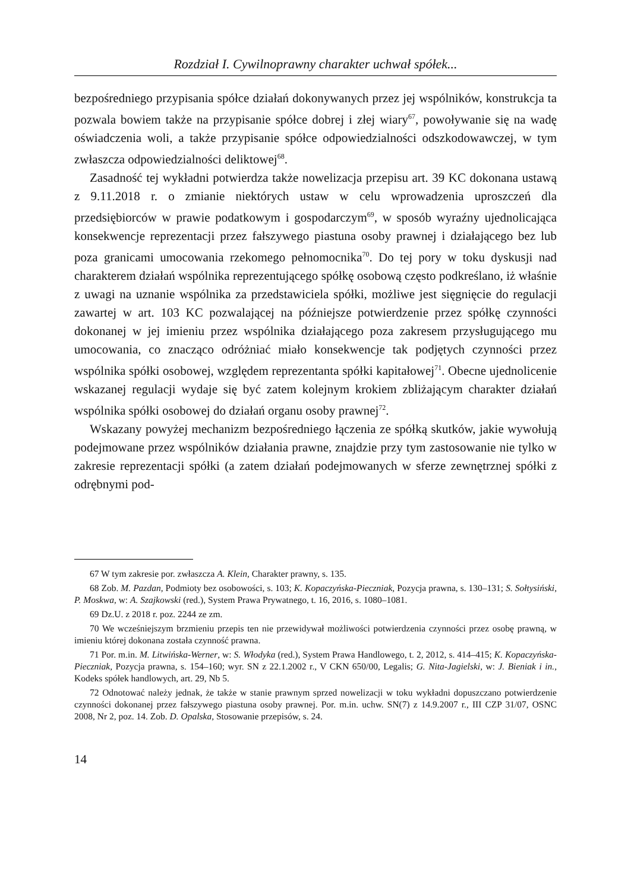Rozdział I. Cywilnoprawny charakter uchwał spółek...
bezpośredniego przypisania spółce działań dokonywanych przez jej wspólników, konstrukcja ta pozwala bowiem także na przypisanie spółce dobrej i złej wiary<sup>67</sup>, powoływanie się na wadę oświadczenia woli, a także przypisanie spółce odpowiedzialności odszkodowawczej, w tym zwłaszcza odpowiedzialności deliktowej<sup>68</sup>.
Zasadność tej wykładni potwierdza także nowelizacja przepisu art. 39 KC dokonana ustawą z 9.11.2018 r. o zmianie niektórych ustaw w celu wprowadzenia uproszczeń dla przedsiębiorców w prawie podatkowym i gospodarczym<sup>69</sup>, w sposób wyraźny ujednolicająca konsekwencje reprezentacji przez fałszywego piastuna osoby prawnej i działającego bez lub poza granicami umocowania rzekomego pełnomocnika<sup>70</sup>. Do tej pory w toku dyskusji nad charakterem działań wspólnika reprezentującego spółkę osobową często podkreślano, iż właśnie z uwagi na uznanie wspólnika za przedstawiciela spółki, możliwe jest sięgnięcie do regulacji zawartej w art. 103 KC pozwalającej na późniejsze potwierdzenie przez spółkę czynności dokonanej w jej imieniu przez wspólnika działającego poza zakresem przysługującego mu umocowania, co znacząco odróżniać miało konsekwencje tak podjętych czynności przez wspólnika spółki osobowej, względem reprezentanta spółki kapitałowej<sup>71</sup>. Obecne ujednolicenie wskazanej regulacji wydaje się być zatem kolejnym krokiem zbliżającym charakter działań wspólnika spółki osobowej do działań organu osoby prawnej<sup>72</sup>.
Wskazany powyżej mechanizm bezpośredniego łączenia ze spółką skutków, jakie wywołują podejmowane przez wspólników działania prawne, znajdzie przy tym zastosowanie nie tylko w zakresie reprezentacji spółki (a zatem działań podejmowanych w sferze zewnętrznej spółki z odrębnymi pod-
67 W tym zakresie por. zwłaszcza A. Klein, Charakter prawny, s. 135.
68 Zob. M. Pazdan, Podmioty bez osobowości, s. 103; K. Kopaczyńska-Pieczniak, Pozycja prawna, s. 130–131; S. Sołtysiński, P. Moskwa, w: A. Szajkowski (red.), System Prawa Prywatnego, t. 16, 2016, s. 1080–1081.
69 Dz.U. z 2018 r. poz. 2244 ze zm.
70 We wcześniejszym brzmieniu przepis ten nie przewidywał możliwości potwierdzenia czynności przez osobę prawną, w imieniu której dokonana została czynność prawna.
71 Por. m.in. M. Litwińska-Werner, w: S. Włodyka (red.), System Prawa Handlowego, t. 2, 2012, s. 414–415; K. Kopaczyńska-Pieczniak, Pozycja prawna, s. 154–160; wyr. SN z 22.1.2002 r., V CKN 650/00, Legalis; G. Nita-Jagielski, w: J. Bieniak i in., Kodeks spółek handlowych, art. 29, Nb 5.
72 Odnotować należy jednak, że także w stanie prawnym sprzed nowelizacji w toku wykładni dopuszczano potwierdzenie czynności dokonanej przez fałszywego piastuna osoby prawnej. Por. m.in. uchw. SN(7) z 14.9.2007 r., III CZP 31/07, OSNC 2008, Nr 2, poz. 14. Zob. D. Opalska, Stosowanie przepisów, s. 24.
14